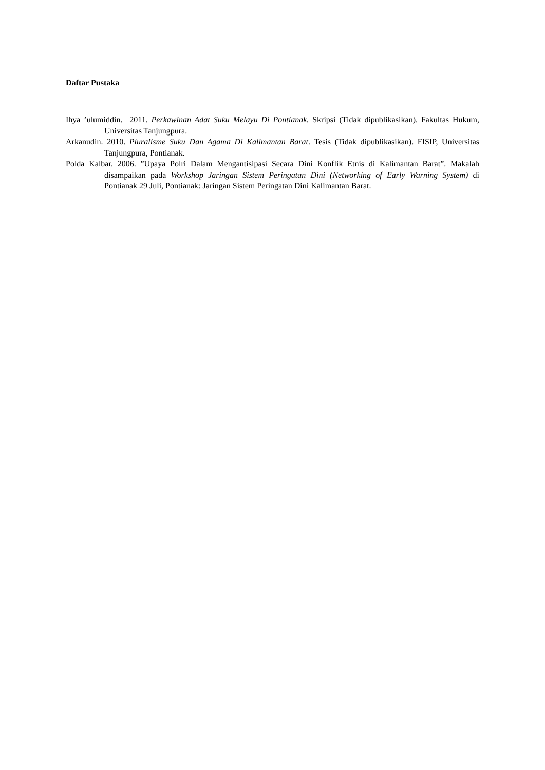Daftar Pustaka
Ihya ’ulumiddin. 2011. Perkawinan Adat Suku Melayu Di Pontianak. Skripsi (Tidak dipublikasikan). Fakultas Hukum, Universitas Tanjungpura.
Arkanudin. 2010. Pluralisme Suku Dan Agama Di Kalimantan Barat. Tesis (Tidak dipublikasikan). FISIP, Universitas Tanjungpura, Pontianak.
Polda Kalbar. 2006. ”Upaya Polri Dalam Mengantisipasi Secara Dini Konflik Etnis di Kalimantan Barat”. Makalah disampaikan pada Workshop Jaringan Sistem Peringatan Dini (Networking of Early Warning System) di Pontianak 29 Juli, Pontianak: Jaringan Sistem Peringatan Dini Kalimantan Barat.